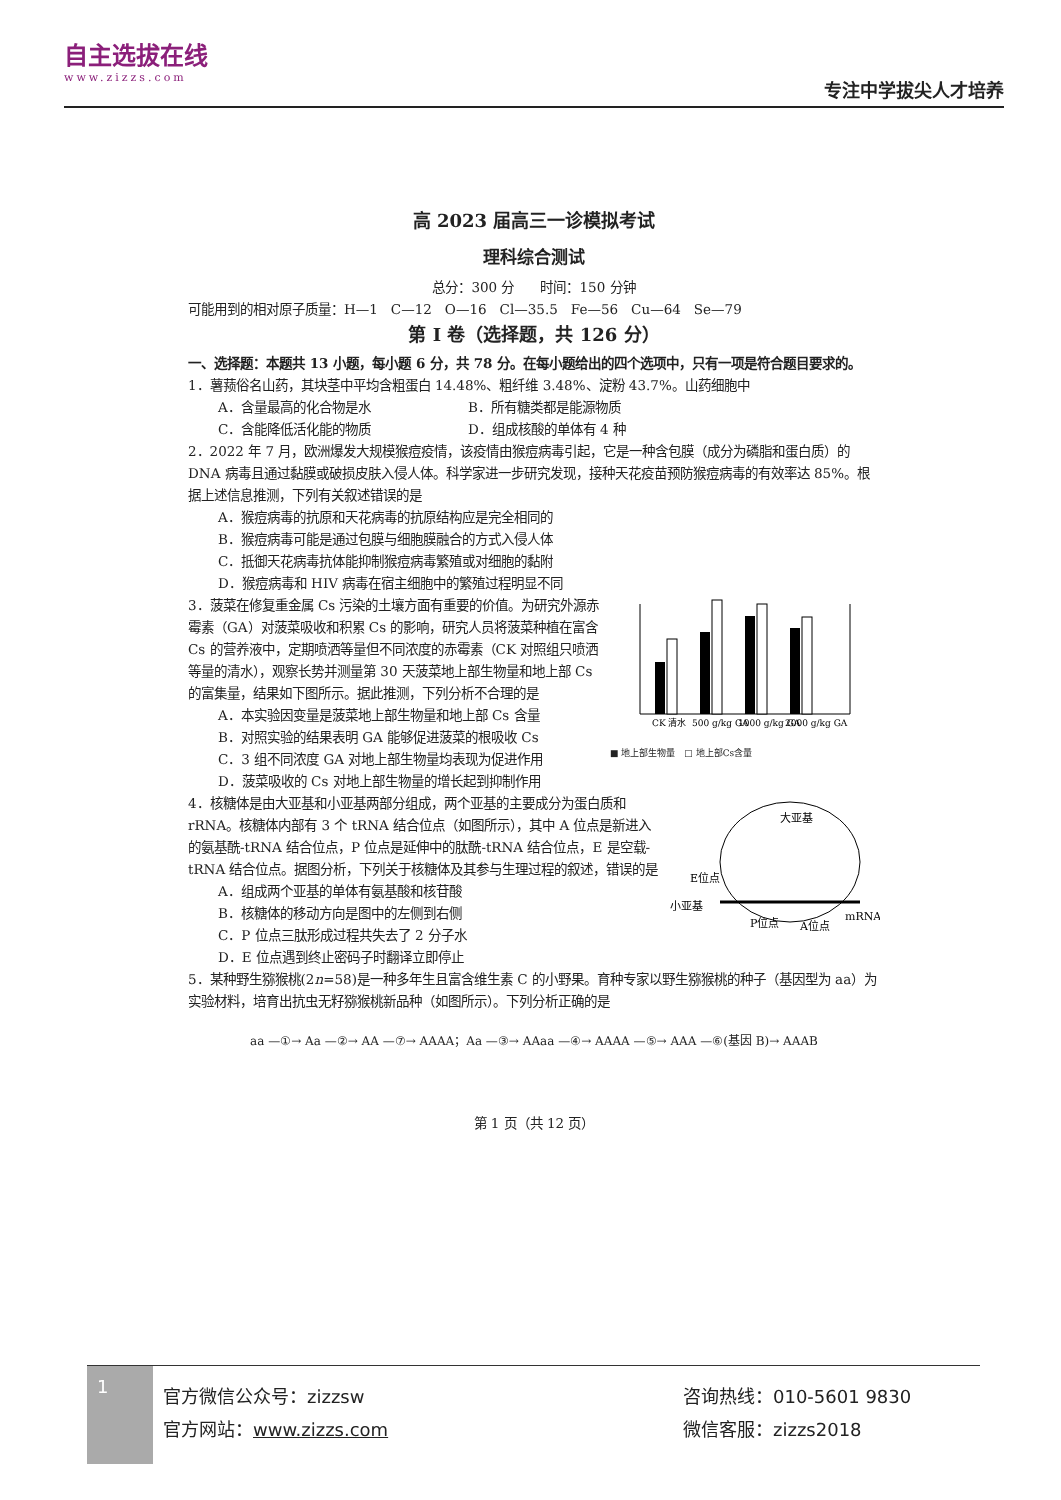自主选拔在线
www.zizzs.com
专注中学拔尖人才培养
高 2023 届高三一诊模拟考试
理科综合测试
总分：300 分　　时间：150 分钟
可能用到的相对原子质量：H—1　C—12　O—16　Cl—35.5　Fe—56　Cu—64　Se—79
第 I 卷（选择题，共 126 分）
一、选择题：本题共 13 小题，每小题 6 分，共 78 分。在每小题给出的四个选项中，只有一项是符合题目要求的。
1．薯蓣俗名山药，其块茎中平均含粗蛋白 14.48%、粗纤维 3.48%、淀粉 43.7%。山药细胞中
A．含量最高的化合物是水 B．所有糖类都是能源物质
C．含能降低活化能的物质 D．组成核酸的单体有 4 种
2．2022 年 7 月，欧洲爆发大规模猴痘疫情，该疫情由猴痘病毒引起，它是一种含包膜（成分为磷脂和蛋白质）的 DNA 病毒且通过黏膜或破损皮肤入侵人体。科学家进一步研究发现，接种天花疫苗预防猴痘病毒的有效率达 85%。根据上述信息推测，下列有关叙述错误的是
A．猴痘病毒的抗原和天花病毒的抗原结构应是完全相同的
B．猴痘病毒可能是通过包膜与细胞膜融合的方式入侵人体
C．抵御天花病毒抗体能抑制猴痘病毒繁殖或对细胞的黏附
D．猴痘病毒和 HIV 病毒在宿主细胞中的繁殖过程明显不同
CK 清水
500 g/kg GA
1000 g/kg GA
2000 g/kg GA
■ 地上部生物量　□ 地上部Cs含量
3．菠菜在修复重金属 Cs 污染的土壤方面有重要的价值。为研究外源赤霉素（GA）对菠菜吸收和积累 Cs 的影响，研究人员将菠菜种植在富含 Cs 的营养液中，定期喷洒等量但不同浓度的赤霉素（CK 对照组只喷洒等量的清水），观察长势并测量第 30 天菠菜地上部生物量和地上部 Cs 的富集量，结果如下图所示。据此推测，下列分析不合理的是
A．本实验因变量是菠菜地上部生物量和地上部 Cs 含量
B．对照实验的结果表明 GA 能够促进菠菜的根吸收 Cs
C．3 组不同浓度 GA 对地上部生物量均表现为促进作用
D．菠菜吸收的 Cs 对地上部生物量的增长起到抑制作用
大亚基
E位点
小亚基
P位点
A位点
mRNA
4．核糖体是由大亚基和小亚基两部分组成，两个亚基的主要成分为蛋白质和 rRNA。核糖体内部有 3 个 tRNA 结合位点（如图所示），其中 A 位点是新进入的氨基酰-tRNA 结合位点，P 位点是延伸中的肽酰-tRNA 结合位点，E 是空载-tRNA 结合位点。据图分析，下列关于核糖体及其参与生理过程的叙述，错误的是
A．组成两个亚基的单体有氨基酸和核苷酸
B．核糖体的移动方向是图中的左侧到右侧
C．P 位点三肽形成过程共失去了 2 分子水
D．E 位点遇到终止密码子时翻译立即停止
5．某种野生猕猴桃(2n=58)是一种多年生且富含维生素 C 的小野果。育种专家以野生猕猴桃的种子（基因型为 aa）为实验材料，培育出抗虫无籽猕猴桃新品种（如图所示）。下列分析正确的是
aa —①→ Aa —②→ AA —⑦→ AAAA；Aa —③→ AAaa —④→ AAAA —⑤→ AAA —⑥(基因 B)→ AAAB
第 1 页（共 12 页）
1
官方微信公众号：zizzsw
官方网站：www.zizzs.com
咨询热线：010-5601 9830
微信客服：zizzs2018